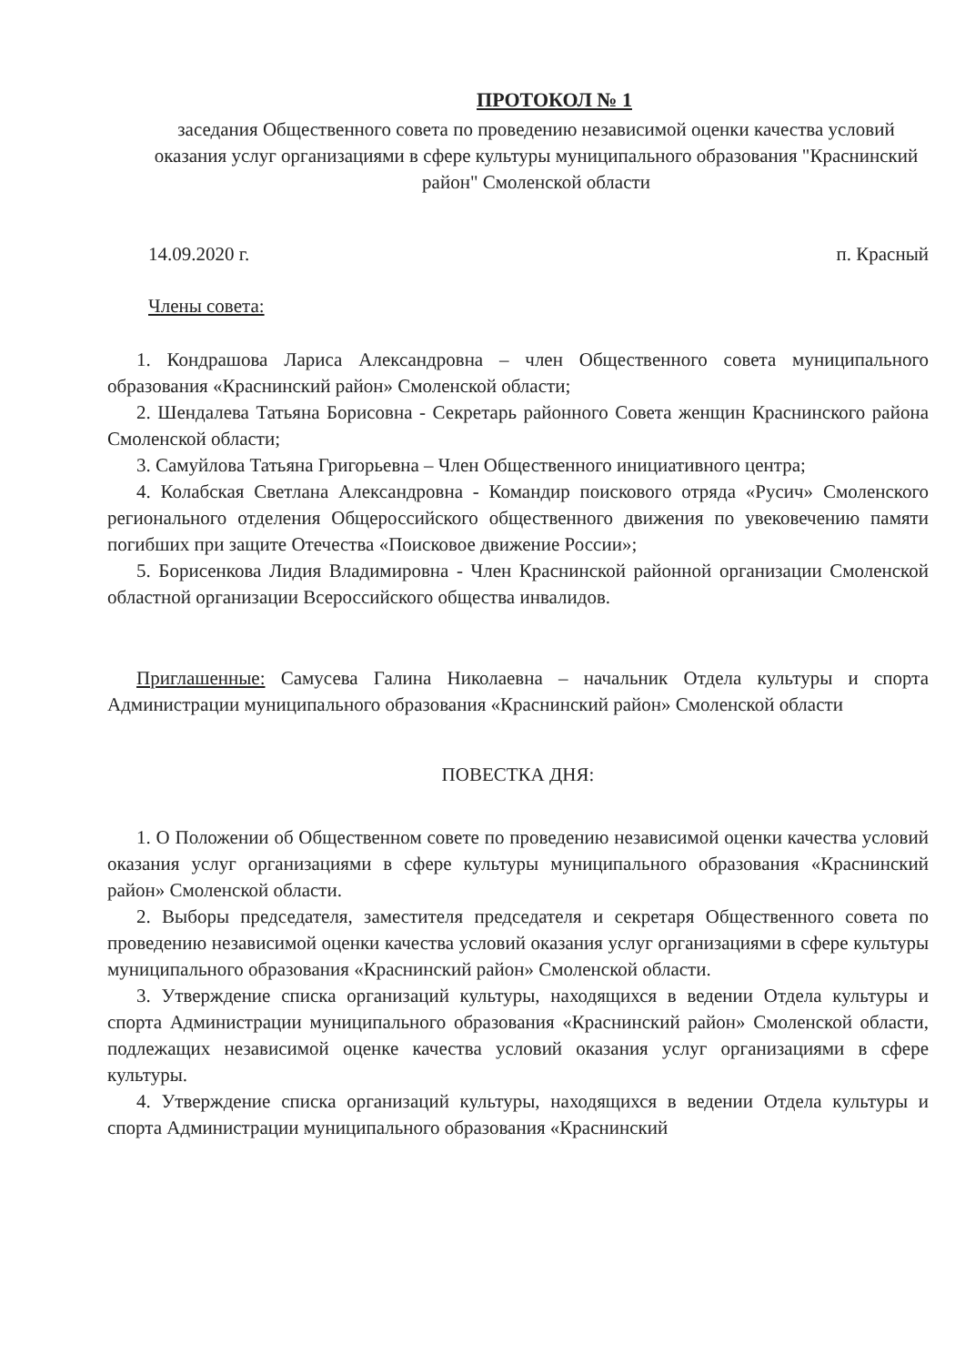ПРОТОКОЛ № 1
заседания Общественного совета по проведению независимой оценки качества условий оказания услуг организациями в сфере культуры муниципального образования "Краснинский район" Смоленской области
14.09.2020 г. п. Красный
Члены совета:
1. Кондрашова Лариса Александровна – член Общественного совета муниципального образования «Краснинский район» Смоленской области;
2. Шендалева Татьяна Борисовна - Секретарь районного Совета женщин Краснинского района Смоленской области;
3. Самуйлова Татьяна Григорьевна – Член Общественного инициативного центра;
4. Колабская Светлана Александровна - Командир поискового отряда «Русич» Смоленского регионального отделения Общероссийского общественного движения по увековечению памяти погибших при защите Отечества «Поисковое движение России»;
5. Борисенкова Лидия Владимировна - Член Краснинской районной организации Смоленской областной организации Всероссийского общества инвалидов.
Приглашенные: Самусева Галина Николаевна – начальник Отдела культуры и спорта Администрации муниципального образования «Краснинский район» Смоленской области
ПОВЕСТКА ДНЯ:
1. О Положении об Общественном совете по проведению независимой оценки качества условий оказания услуг организациями в сфере культуры муниципального образования «Краснинский район» Смоленской области.
2. Выборы председателя, заместителя председателя и секретаря Общественного совета по проведению независимой оценки качества условий оказания услуг организациями в сфере культуры муниципального образования «Краснинский район» Смоленской области.
3. Утверждение списка организаций культуры, находящихся в ведении Отдела культуры и спорта Администрации муниципального образования «Краснинский район» Смоленской области, подлежащих независимой оценке качества условий оказания услуг организациями в сфере культуры.
4. Утверждение списка организаций культуры, находящихся в ведении Отдела культуры и спорта Администрации муниципального образования «Краснинский